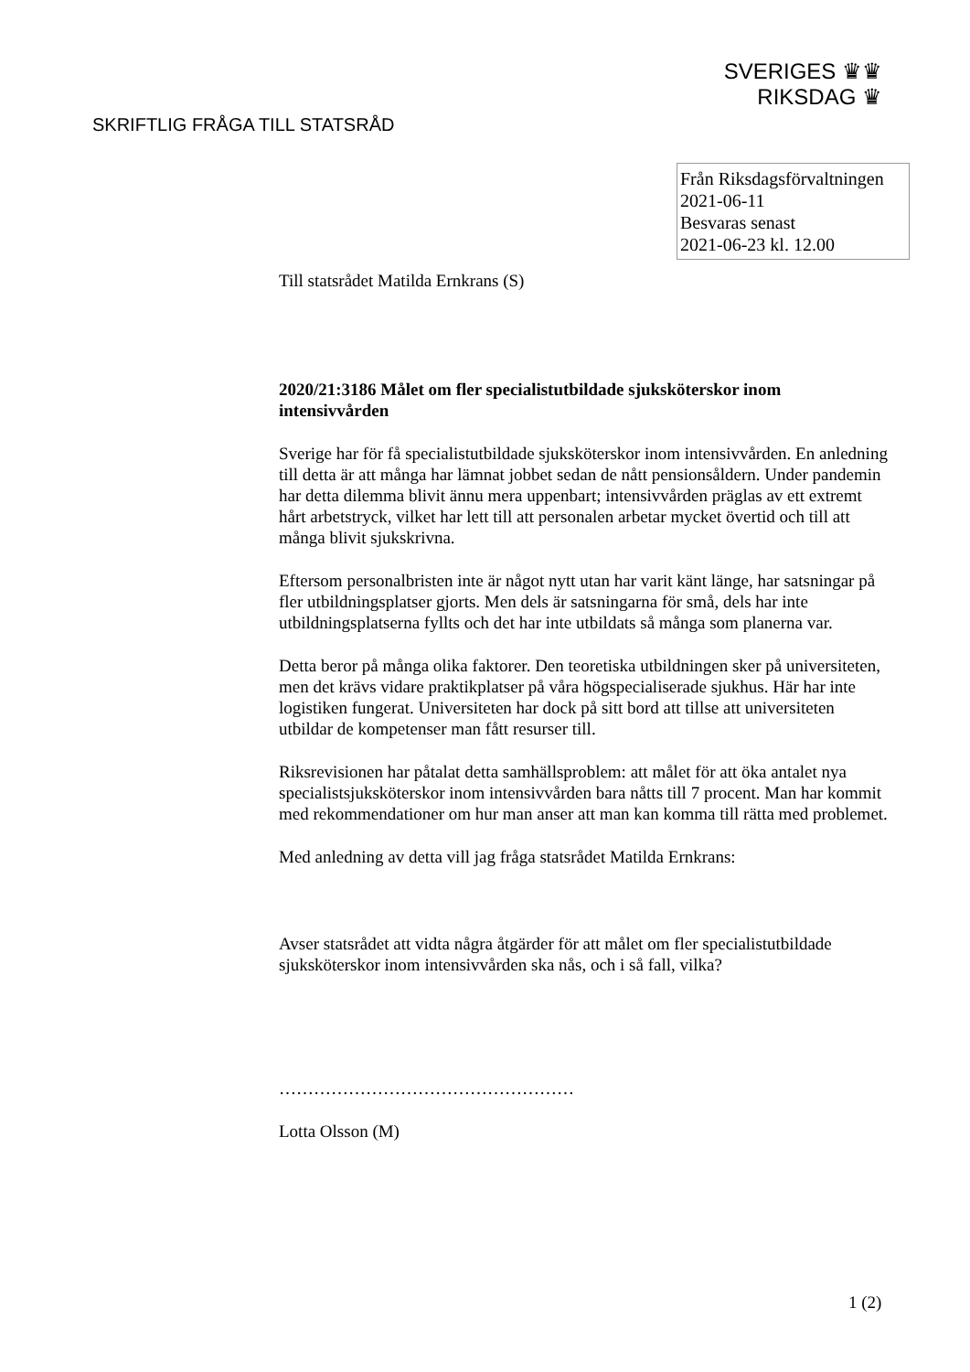SVERIGES ♛♛
RIKSDAG ♛
SKRIFTLIG FRÅGA TILL STATSRÅD
Från Riksdagsförvaltningen
2021-06-11
Besvaras senast
2021-06-23 kl. 12.00
Till statsrådet Matilda Ernkrans (S)
2020/21:3186 Målet om fler specialistutbildade sjuksköterskor inom intensivvården
Sverige har för få specialistutbildade sjuksköterskor inom intensivvården. En anledning till detta är att många har lämnat jobbet sedan de nått pensionsåldern. Under pandemin har detta dilemma blivit ännu mera uppenbart; intensivvården präglas av ett extremt hårt arbetstryck, vilket har lett till att personalen arbetar mycket övertid och till att många blivit sjukskrivna.
Eftersom personalbristen inte är något nytt utan har varit känt länge, har satsningar på fler utbildningsplatser gjorts. Men dels är satsningarna för små, dels har inte utbildningsplatserna fyllts och det har inte utbildats så många som planerna var.
Detta beror på många olika faktorer. Den teoretiska utbildningen sker på universiteten, men det krävs vidare praktikplatser på våra högspecialiserade sjukhus. Här har inte logistiken fungerat. Universiteten har dock på sitt bord att tillse att universiteten utbildar de kompetenser man fått resurser till.
Riksrevisionen har påtalat detta samhällsproblem: att målet för att öka antalet nya specialistsjuksköterskor inom intensivvården bara nåtts till 7 procent. Man har kommit med rekommendationer om hur man anser att man kan komma till rätta med problemet.
Med anledning av detta vill jag fråga statsrådet Matilda Ernkrans:
Avser statsrådet att vidta några åtgärder för att målet om fler specialistutbildade sjuksköterskor inom intensivvården ska nås, och i så fall, vilka?
……………………………………………
Lotta Olsson (M)
1 (2)